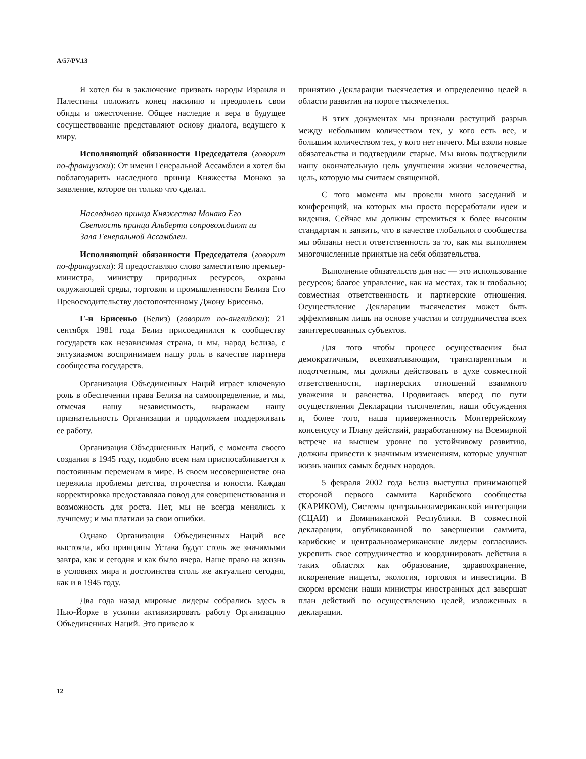A/57/PV.13
Я хотел бы в заключение призвать народы Израиля и Палестины положить конец насилию и преодолеть свои обиды и ожесточение. Общее наследие и вера в будущее сосуществование представляют основу диалога, ведущего к миру.
Исполняющий обязанности Председателя (говорит по-французски): От имени Генеральной Ассамблеи я хотел бы поблагодарить наследного принца Княжества Монако за заявление, которое он только что сделал.
Наследного принца Княжества Монако Его Светлость принца Альберта сопровождают из Зала Генеральной Ассамблеи.
Исполняющий обязанности Председателя (говорит по-французски): Я предоставляю слово заместителю премьер-министра, министру природных ресурсов, охраны окружающей среды, торговли и промышленности Белиза Его Превосходительству достопочтенному Джону Брисеньо.
Г-н Брисеньо (Белиз) (говорит по-английски): 21 сентября 1981 года Белиз присоединился к сообществу государств как независимая страна, и мы, народ Белиза, с энтузиазмом воспринимаем нашу роль в качестве партнера сообщества государств.
Организация Объединенных Наций играет ключевую роль в обеспечении права Белиза на самоопределение, и мы, отмечая нашу независимость, выражаем нашу признательность Организации и продолжаем поддерживать ее работу.
Организация Объединенных Наций, с момента своего создания в 1945 году, подобно всем нам приспосабливается к постоянным переменам в мире. В своем несовершенстве она пережила проблемы детства, отрочества и юности. Каждая корректировка предоставляла повод для совершенствования и возможность для роста. Нет, мы не всегда менялись к лучшему; и мы платили за свои ошибки.
Однако Организация Объединенных Наций все выстояла, ибо принципы Устава будут столь же значимыми завтра, как и сегодня и как было вчера. Наше право на жизнь в условиях мира и достоинства столь же актуально сегодня, как и в 1945 году.
Два года назад мировые лидеры собрались здесь в Нью-Йорке в усилии активизировать работу Организацию Объединенных Наций. Это привело к
принятию Декларации тысячелетия и определению целей в области развития на пороге тысячелетия.
В этих документах мы признали растущий разрыв между небольшим количеством тех, у кого есть все, и большим количеством тех, у кого нет ничего. Мы взяли новые обязательства и подтвердили старые. Мы вновь подтвердили нашу окончательную цель улучшения жизни человечества, цель, которую мы считаем священной.
С того момента мы провели много заседаний и конференций, на которых мы просто переработали идеи и видения. Сейчас мы должны стремиться к более высоким стандартам и заявить, что в качестве глобального сообщества мы обязаны нести ответственность за то, как мы выполняем многочисленные принятые на себя обязательства.
Выполнение обязательств для нас — это использование ресурсов; благое управление, как на местах, так и глобально; совместная ответственность и партнерские отношения. Осуществление Декларации тысячелетия может быть эффективным лишь на основе участия и сотрудничества всех заинтересованных субъектов.
Для того чтобы процесс осуществления был демократичным, всеохватывающим, транспарентным и подотчетным, мы должны действовать в духе совместной ответственности, партнерских отношений взаимного уважения и равенства. Продвигаясь вперед по пути осуществления Декларации тысячелетия, наши обсуждения и, более того, наша приверженность Монтеррейскому консенсусу и Плану действий, разработанному на Всемирной встрече на высшем уровне по устойчивому развитию, должны привести к значимым изменениям, которые улучшат жизнь наших самых бедных народов.
5 февраля 2002 года Белиз выступил принимающей стороной первого саммита Карибского сообщества (КАРИКОМ), Системы центральноамериканской интеграции (СЦАИ) и Доминиканской Республики. В совместной декларации, опубликованной по завершении саммита, карибские и центральноамериканские лидеры согласились укрепить свое сотрудничество и координировать действия в таких областях как образование, здравоохранение, искоренение нищеты, экология, торговля и инвестиции. В скором времени наши министры иностранных дел завершат план действий по осуществлению целей, изложенных в декларации.
12